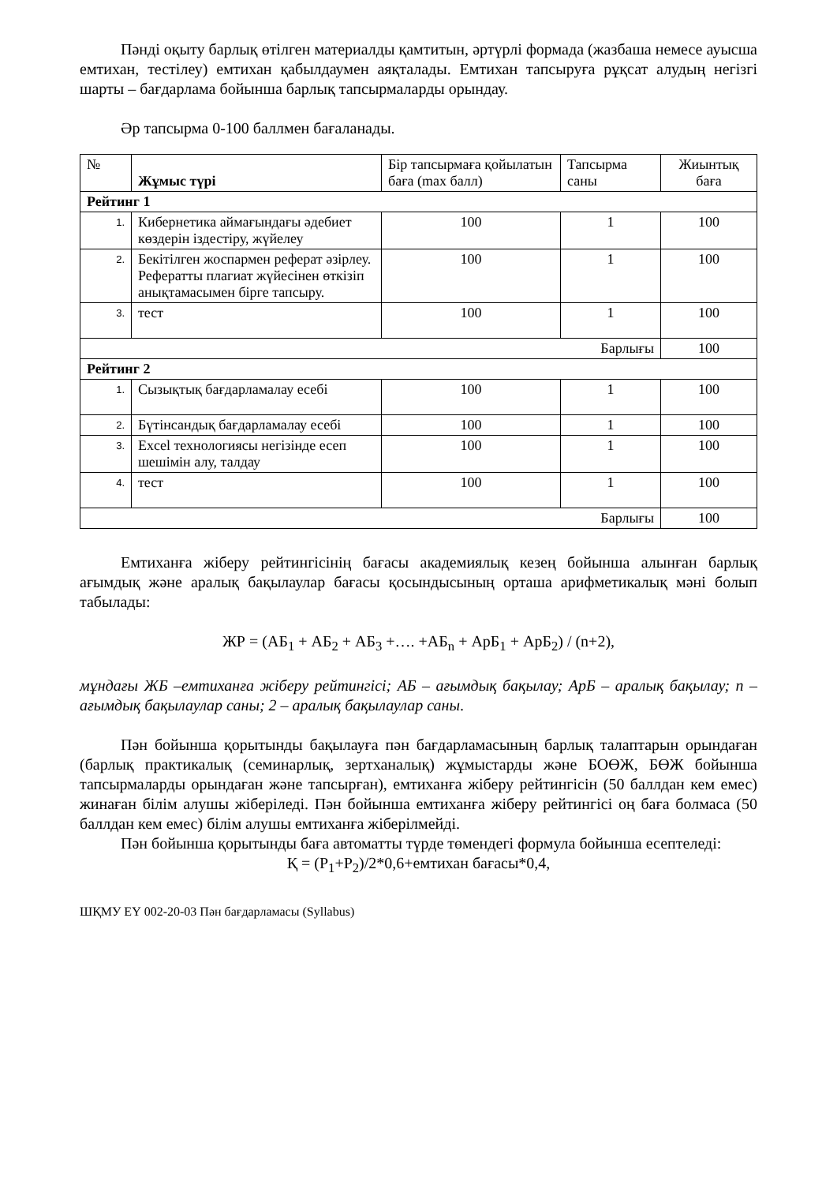Пәнді оқыту барлық өтілген материалды қамтитын, әртүрлі формада (жазбаша немесе ауысша емтихан, тестілеу) емтихан қабылдаумен аяқталады. Емтихан тапсыруға рұқсат алудың негізгі шарты – бағдарлама бойынша барлық тапсырмаларды орындау.
Әр тапсырма 0-100 баллмен бағаланады.
| № | Жұмыс түрі | Бір тапсырмаға қойылатын баға (max балл) | Тапсырма саны | Жиынтық баға |
| --- | --- | --- | --- | --- |
| Рейтинг 1 | | | | |
| 1. | Кибернетика аймағындағы әдебиет көздерін іздестіру, жүйелеу | 100 | 1 | 100 |
| 2. | Бекітілген жоспармен реферат әзірлеу. Рефератты плагиат жүйесінен өткізіп анықтамасымен бірге тапсыру. | 100 | 1 | 100 |
| 3. | тест | 100 | 1 | 100 |
| Барлығы | | | | 100 |
| Рейтинг 2 | | | | |
| 1. | Сызықтық бағдарламалау есебі | 100 | 1 | 100 |
| 2. | Бүтінсандық бағдарламалау есебі | 100 | 1 | 100 |
| 3. | Excel технологиясы негізінде есеп шешімін алу, талдау | 100 | 1 | 100 |
| 4. | тест | 100 | 1 | 100 |
| Барлығы | | | | 100 |
Емтиханға жіберу рейтингісінің бағасы академиялық кезең бойынша алынған барлық ағымдық және аралық бақылаулар бағасы қосындысының орташа арифметикалық мәні болып табылады:
ЖР = (АБ<sub>1</sub> + АБ<sub>2</sub> + АБ<sub>3</sub> +…. +АБ<sub>n</sub> + АрБ<sub>1</sub> + АрБ<sub>2</sub>) / (n+2),
мұндағы ЖБ –емтиханға жіберу рейтингісі; АБ – ағымдық бақылау; АрБ – аралық бақылау; n – ағымдық бақылаулар саны; 2 – аралық бақылаулар саны.
Пән бойынша қорытынды бақылауға пән бағдарламасының барлық талаптарын орындаған (барлық практикалық (семинарлық, зертханалық) жұмыстарды және БОӨЖ, БӨЖ бойынша тапсырмаларды орындаған және тапсырған), емтиханға жіберу рейтингісін (50 баллдан кем емес) жинаған білім алушы жіберіледі. Пән бойынша емтиханға жіберу рейтингісі оң баға болмаса (50 баллдан кем емес) білім алушы емтиханға жіберілмейді.
Пән бойынша қорытынды баға автоматты түрде төмендегі формула бойынша есептеледі:
Қ = (Р<sub>1</sub>+Р<sub>2</sub>)/2*0,6+емтихан бағасы*0,4,
ШҚМУ ЕҮ 002-20-03 Пән бағдарламасы (Syllabus)